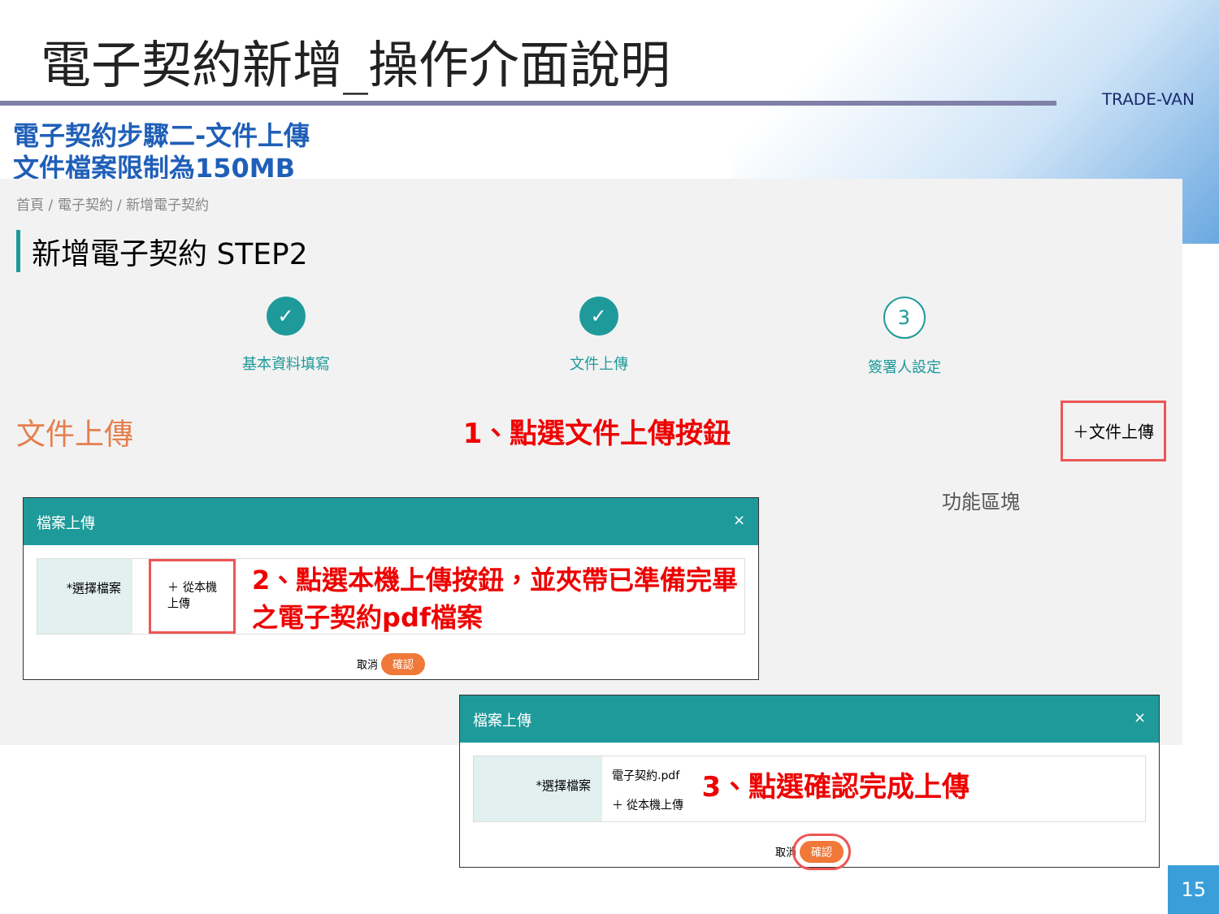電子契約新增_操作介面說明
TRADE-VAN
電子契約步驟二-文件上傳
文件檔案限制為150MB
首頁 / 電子契約 / 新增電子契約
新增電子契約 STEP2
✓
基本資料填寫
✓
文件上傳
3
簽署人設定
文件上傳 1、點選文件上傳按鈕 ＋文件上傳
功能區塊
檔案上傳 ×
*選擇檔案
＋ 從本機上傳
2、點選本機上傳按鈕，並夾帶已準備完畢之電子契約pdf檔案
取消 確認
檔案上傳 ×
*選擇檔案
電子契約.pdf
＋ 從本機上傳
3、點選確認完成上傳
取消 確認
15